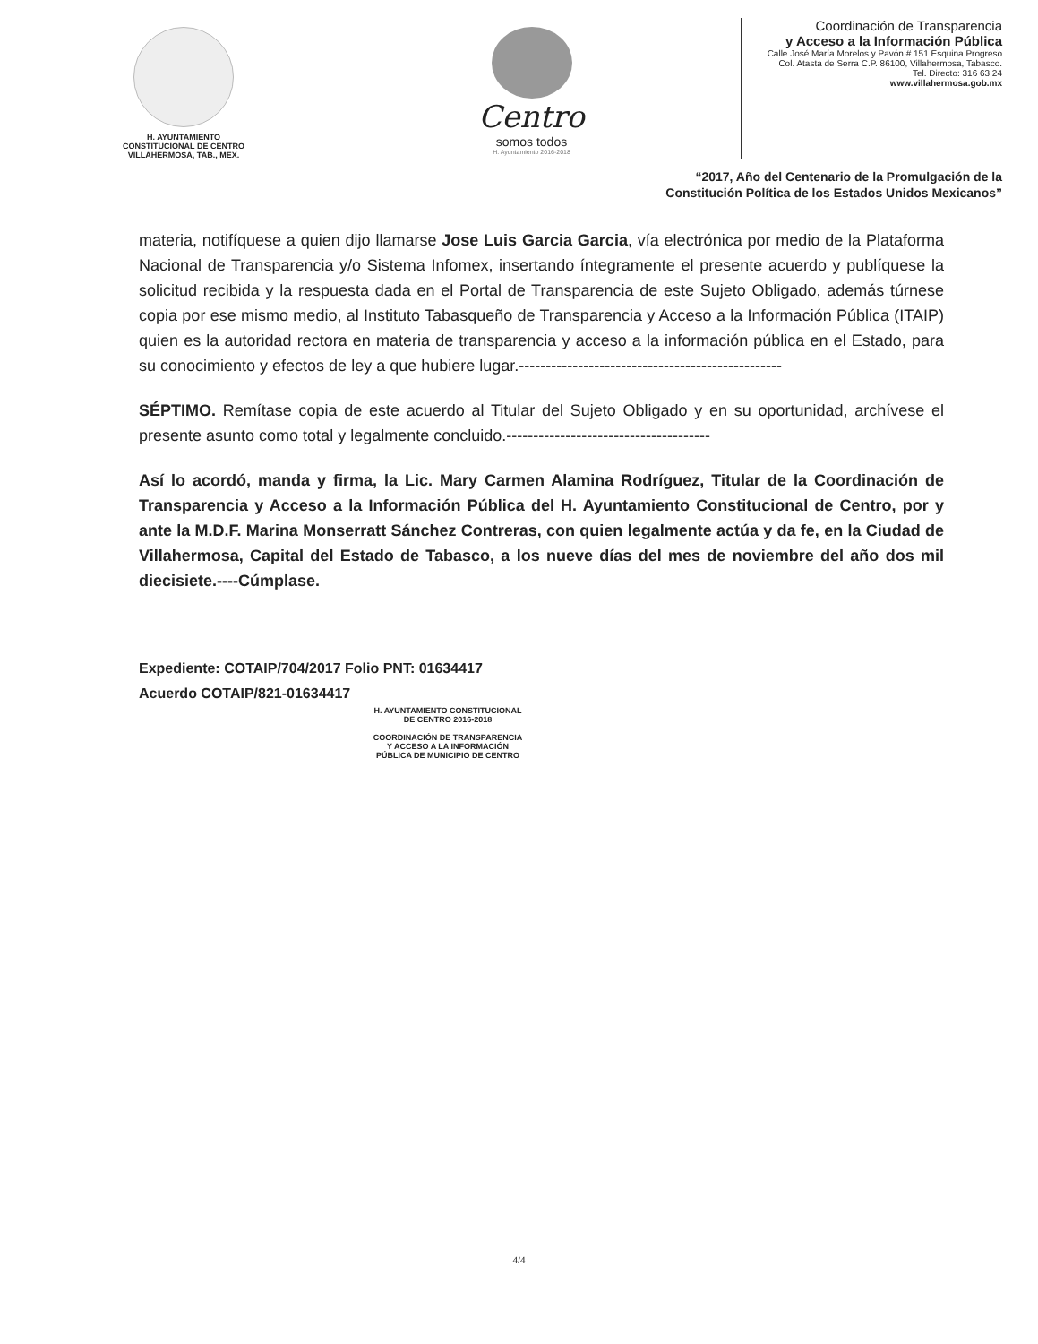H. AYUNTAMIENTO
CONSTITUCIONAL DE CENTRO
VILLAHERMOSA, TAB., MEX.
Centro
somos todos
H. Ayuntamiento 2016-2018
Coordinación de Transparencia
y Acceso a la Información Pública
Calle José María Morelos y Pavón # 151 Esquina Progreso
Col. Atasta de Serra C.P. 86100, Villahermosa, Tabasco.
Tel. Directo: 316 63 24
www.villahermosa.gob.mx
“2017, Año del Centenario de la Promulgación de la
Constitución Política de los Estados Unidos Mexicanos”
materia, notifíquese a quien dijo llamarse Jose Luis Garcia Garcia, vía electrónica por medio de la Plataforma Nacional de Transparencia y/o Sistema Infomex, insertando íntegramente el presente acuerdo y publíquese la solicitud recibida y la respuesta dada en el Portal de Transparencia de este Sujeto Obligado, además túrnese copia por ese mismo medio, al Instituto Tabasqueño de Transparencia y Acceso a la Información Pública (ITAIP) quien es la autoridad rectora en materia de transparencia y acceso a la información pública en el Estado, para su conocimiento y efectos de ley a que hubiere lugar.-------------------------------------------------
SÉPTIMO. Remítase copia de este acuerdo al Titular del Sujeto Obligado y en su oportunidad, archívese el presente asunto como total y legalmente concluido.--------------------------------------
Así lo acordó, manda y firma, la Lic. Mary Carmen Alamina Rodríguez, Titular de la Coordinación de Transparencia y Acceso a la Información Pública del H. Ayuntamiento Constitucional de Centro, por y ante la M.D.F. Marina Monserratt Sánchez Contreras, con quien legalmente actúa y da fe, en la Ciudad de Villahermosa, Capital del Estado de Tabasco, a los nueve días del mes de noviembre del año dos mil diecisiete.----Cúmplase.
Expediente: COTAIP/704/2017 Folio PNT: 01634417
Acuerdo COTAIP/821-01634417
H. AYUNTAMIENTO CONSTITUCIONAL
DE CENTRO 2016-2018
COORDINACIÓN DE TRANSPARENCIA
Y ACCESO A LA INFORMACIÓN
PÚBLICA DE MUNICIPIO DE CENTRO
4/4